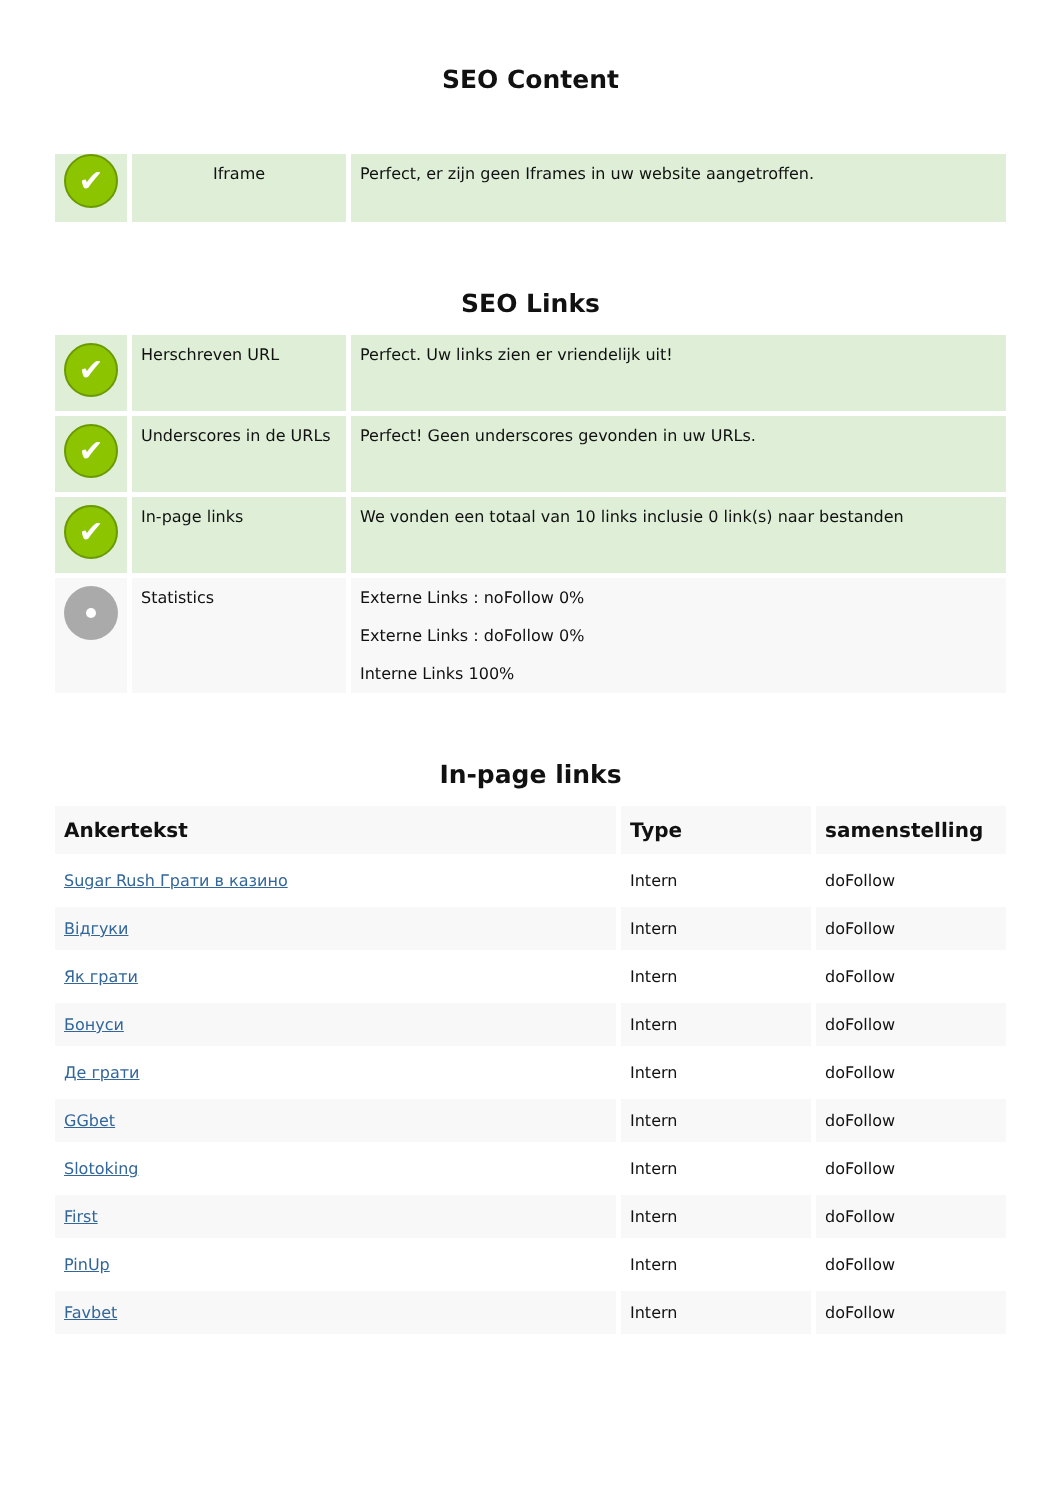SEO Content
| ✔ | Iframe | Perfect, er zijn geen Iframes in uw website aangetroffen. |
SEO Links
| ✔ | Herschreven URL | Perfect. Uw links zien er vriendelijk uit! |
| ✔ | Underscores in de URLs | Perfect! Geen underscores gevonden in uw URLs. |
| ✔ | In-page links | We vonden een totaal van 10 links inclusie 0 link(s) naar bestanden |
| | Statistics | Externe Links : noFollow 0% Externe Links : doFollow 0% Interne Links 100% |
In-page links
| Ankertekst | Type | samenstelling |
| --- | --- | --- |
| Sugar Rush Грати в казино | Intern | doFollow |
| Відгуки | Intern | doFollow |
| Як грати | Intern | doFollow |
| Бонуси | Intern | doFollow |
| Де грати | Intern | doFollow |
| GGbet | Intern | doFollow |
| Slotoking | Intern | doFollow |
| First | Intern | doFollow |
| PinUp | Intern | doFollow |
| Favbet | Intern | doFollow |